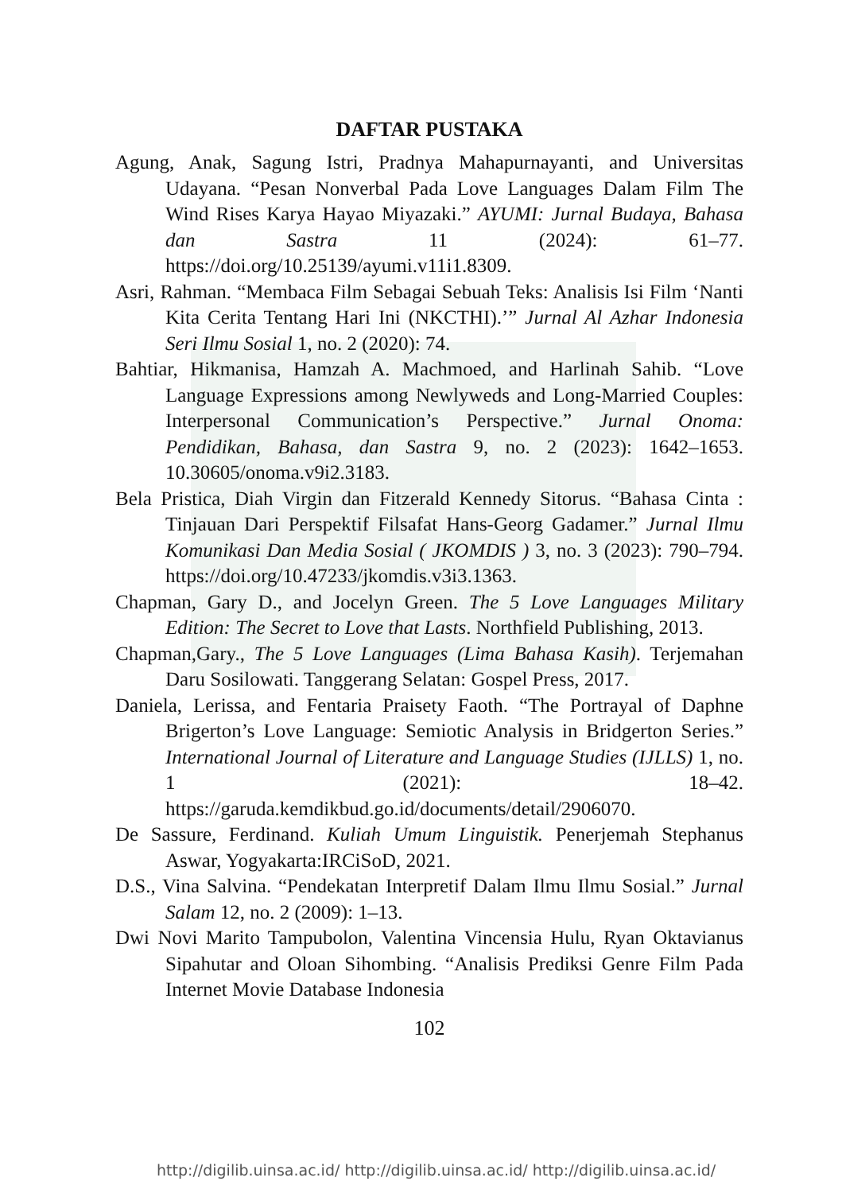DAFTAR PUSTAKA
Agung, Anak, Sagung Istri, Pradnya Mahapurnayanti, and Universitas Udayana. “Pesan Nonverbal Pada Love Languages Dalam Film The Wind Rises Karya Hayao Miyazaki.” AYUMI: Jurnal Budaya, Bahasa dan Sastra 11 (2024): 61–77. https://doi.org/10.25139/ayumi.v11i1.8309.
Asri, Rahman. “Membaca Film Sebagai Sebuah Teks: Analisis Isi Film ‘Nanti Kita Cerita Tentang Hari Ini (NKCTHI).’” Jurnal Al Azhar Indonesia Seri Ilmu Sosial 1, no. 2 (2020): 74.
Bahtiar, Hikmanisa, Hamzah A. Machmoed, and Harlinah Sahib. “Love Language Expressions among Newlyweds and Long-Married Couples: Interpersonal Communication’s Perspective.” Jurnal Onoma: Pendidikan, Bahasa, dan Sastra 9, no. 2 (2023): 1642–1653. 10.30605/onoma.v9i2.3183.
Bela Pristica, Diah Virgin dan Fitzerald Kennedy Sitorus. “Bahasa Cinta : Tinjauan Dari Perspektif Filsafat Hans-Georg Gadamer.” Jurnal Ilmu Komunikasi Dan Media Sosial ( JKOMDIS ) 3, no. 3 (2023): 790–794. https://doi.org/10.47233/jkomdis.v3i3.1363.
Chapman, Gary D., and Jocelyn Green. The 5 Love Languages Military Edition: The Secret to Love that Lasts. Northfield Publishing, 2013.
Chapman,Gary., The 5 Love Languages (Lima Bahasa Kasih). Terjemahan Daru Sosilowati. Tanggerang Selatan: Gospel Press, 2017.
Daniela, Lerissa, and Fentaria Praisety Faoth. “The Portrayal of Daphne Brigerton’s Love Language: Semiotic Analysis in Bridgerton Series.” International Journal of Literature and Language Studies (IJLLS) 1, no. 1 (2021): 18–42. https://garuda.kemdikbud.go.id/documents/detail/2906070.
De Sassure, Ferdinand. Kuliah Umum Linguistik. Penerjemah Stephanus Aswar, Yogyakarta:IRCiSoD, 2021.
D.S., Vina Salvina. “Pendekatan Interpretif Dalam Ilmu Ilmu Sosial.” Jurnal Salam 12, no. 2 (2009): 1–13.
Dwi Novi Marito Tampubolon, Valentina Vincensia Hulu, Ryan Oktavianus Sipahutar and Oloan Sihombing. “Analisis Prediksi Genre Film Pada Internet Movie Database Indonesia
102
http://digilib.uinsa.ac.id/ http://digilib.uinsa.ac.id/ http://digilib.uinsa.ac.id/